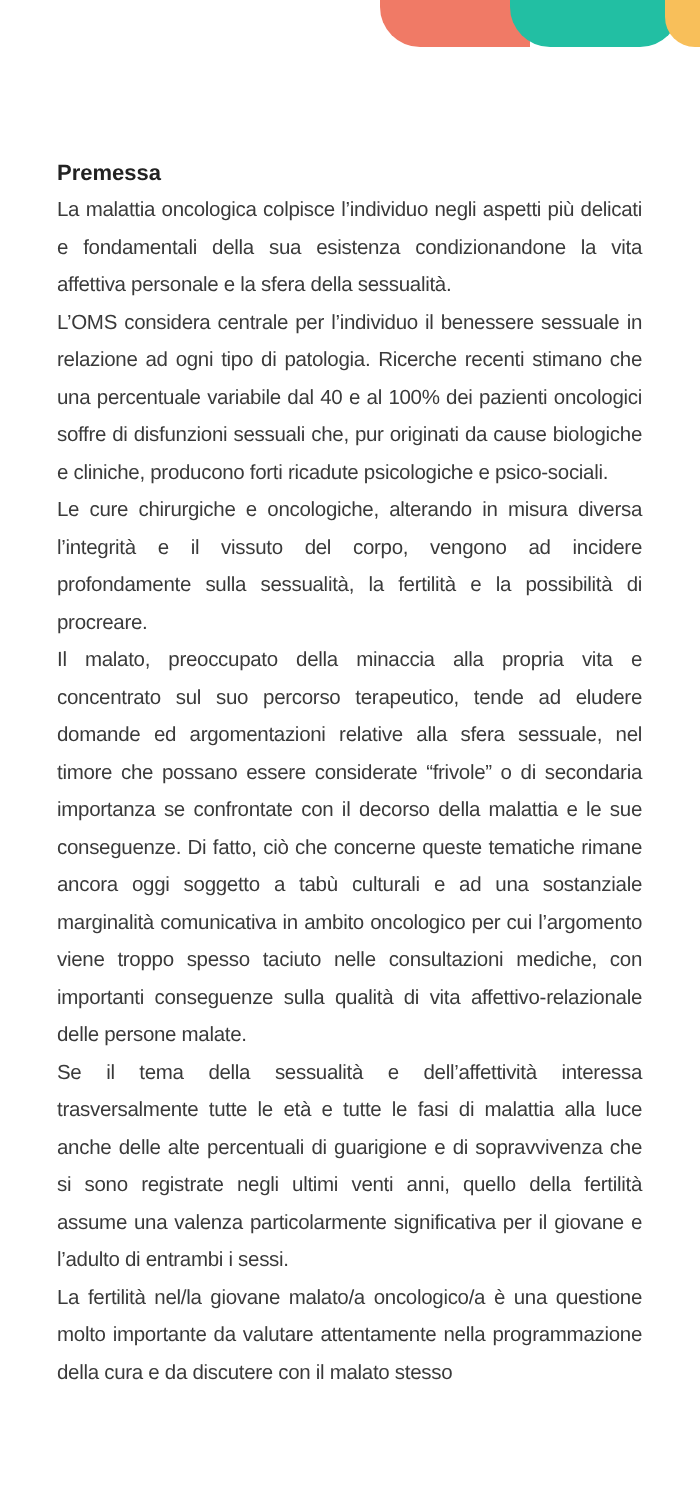Premessa
La malattia oncologica colpisce l’individuo negli aspetti più delicati e fondamentali della sua esistenza condizionandone la vita affettiva personale e la sfera della sessualità.
L’OMS considera centrale per l’individuo il benessere sessuale in relazione ad ogni tipo di patologia. Ricerche recenti stimano che una percentuale variabile dal 40 e al 100% dei pazienti oncologici soffre di disfunzioni sessuali che, pur originati da cause biologiche e cliniche, producono forti ricadute psicologiche e psico-sociali.
Le cure chirurgiche e oncologiche, alterando in misura diversa l’integrità e il vissuto del corpo, vengono ad incidere profondamente sulla sessualità, la fertilità e la possibilità di procreare.
Il malato, preoccupato della minaccia alla propria vita e concentrato sul suo percorso terapeutico, tende ad eludere domande ed argomentazioni relative alla sfera sessuale, nel timore che possano essere considerate “frivole” o di secondaria importanza se confrontate con il decorso della malattia e le sue conseguenze. Di fatto, ciò che concerne queste tematiche rimane ancora oggi soggetto a tabù culturali e ad una sostanziale marginalità comunicativa in ambito oncologico per cui l’argomento viene troppo spesso taciuto nelle consultazioni mediche, con importanti conseguenze sulla qualità di vita affettivo-relazionale delle persone malate.
Se il tema della sessualità e dell’affettività interessa trasversalmente tutte le età e tutte le fasi di malattia alla luce anche delle alte percentuali di guarigione e di sopravvivenza che si sono registrate negli ultimi venti anni, quello della fertilità assume una valenza particolarmente significativa per il giovane e l’adulto di entrambi i sessi.
La fertilità nel/la giovane malato/a oncologico/a è una questione molto importante da valutare attentamente nella programmazione della cura e da discutere con il malato stesso